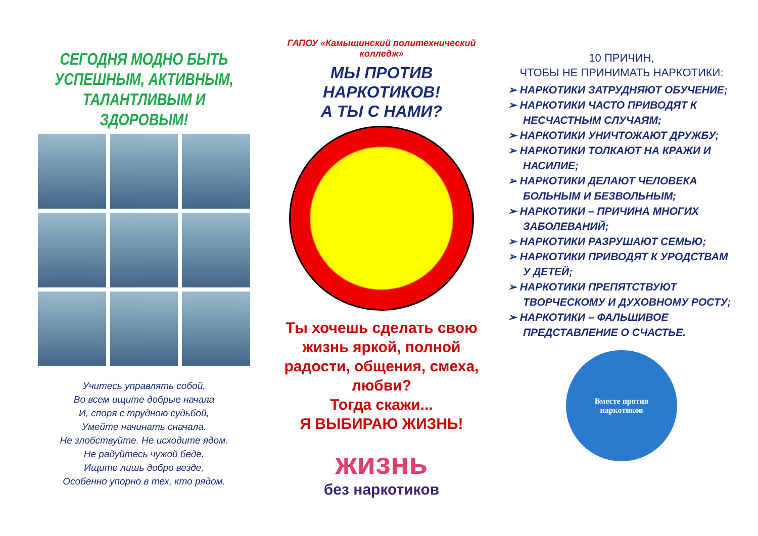СЕГОДНЯ МОДНО БЫТЬ УСПЕШНЫМ, АКТИВНЫМ, ТАЛАНТЛИВЫМ И ЗДОРОВЫМ!
Учитесь управлять собой,
Во всем ищите добрые начала
И, споря с трудною судьбой,
Умейте начинать сначала.
Не злобствуйте. Не исходите ядом.
Не радуйтесь чужой беде.
Ищите лишь добро везде,
Особенно упорно в тех, кто рядом.
ГАПОУ «Камышинский политехнический колледж»
МЫ ПРОТИВ НАРКОТИКОВ!
А ТЫ С НАМИ?
Ты хочешь сделать свою жизнь яркой, полной радости, общения, смеха, любви?
Тогда скажи...
Я ВЫБИРАЮ ЖИЗНЬ!
жизнь
без наркотиков
10 ПРИЧИН,
ЧТОБЫ НЕ ПРИНИМАТЬ НАРКОТИКИ:
➢ НАРКОТИКИ ЗАТРУДНЯЮТ ОБУЧЕНИЕ;
➢ НАРКОТИКИ ЧАСТО ПРИВОДЯТ К НЕСЧАСТНЫМ СЛУЧАЯМ;
➢ НАРКОТИКИ УНИЧТОЖАЮТ ДРУЖБУ;
➢ НАРКОТИКИ ТОЛКАЮТ НА КРАЖИ И НАСИЛИЕ;
➢ НАРКОТИКИ ДЕЛАЮТ ЧЕЛОВЕКА БОЛЬНЫМ И БЕЗВОЛЬНЫМ;
➢ НАРКОТИКИ – ПРИЧИНА МНОГИХ ЗАБОЛЕВАНИЙ;
➢ НАРКОТИКИ РАЗРУШАЮТ СЕМЬЮ;
➢ НАРКОТИКИ ПРИВОДЯТ К УРОДСТВАМ У ДЕТЕЙ;
➢ НАРКОТИКИ ПРЕПЯТСТВУЮТ ТВОРЧЕСКОМУ И ДУХОВНОМУ РОСТУ;
➢ НАРКОТИКИ – ФАЛЬШИВОЕ ПРЕДСТАВЛЕНИЕ О СЧАСТЬЕ.
Вместе против
наркотиков